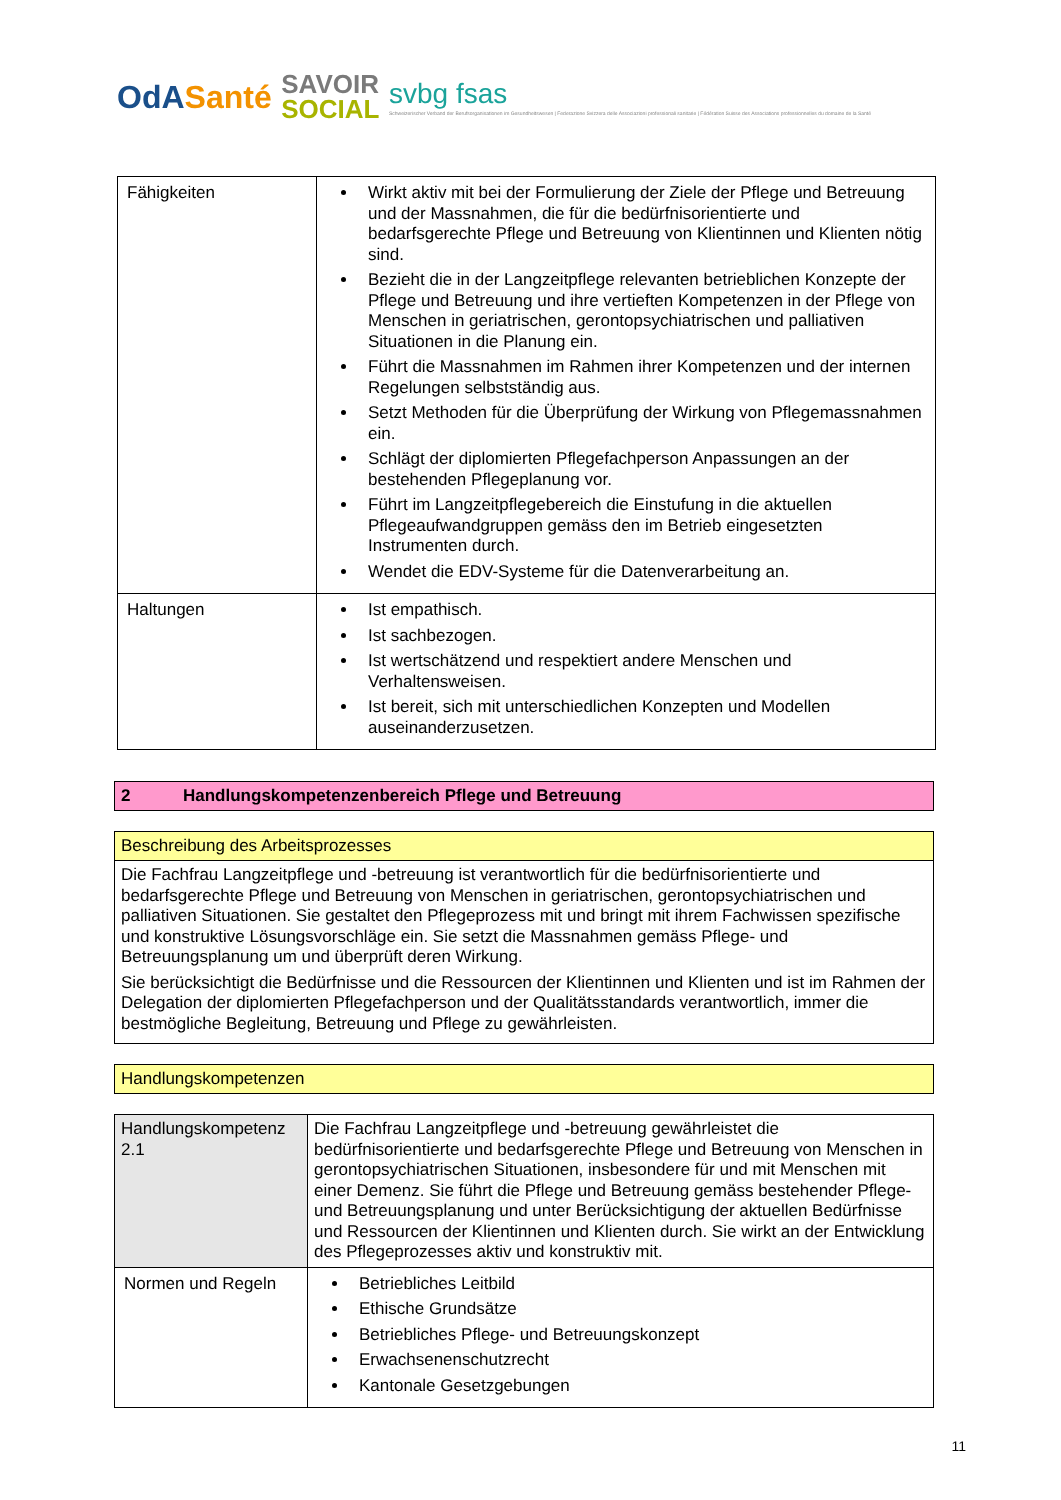OdASanté
SAVOIR
SOCIAL
svbg fsas
Schweizerischer Verband der Berufsorganisationen im Gesundheitswesen | Federazione Svizzera delle Associazioni professionali sanitarie | Fédération Suisse des Associations professionnelles du domaine de la Santé
| Fähigkeiten | Wirkt aktiv mit bei der Formulierung der Ziele der Pflege und Betreuung und der Massnahmen, die für die bedürfnisorientierte und bedarfsgerechte Pflege und Betreuung von Klientinnen und Klienten nötig sind. Bezieht die in der Langzeitpflege relevanten betrieblichen Konzepte der Pflege und Betreuung und ihre vertieften Kompetenzen in der Pflege von Menschen in geriatrischen, gerontopsychiatrischen und palliativen Situationen in die Planung ein. Führt die Massnahmen im Rahmen ihrer Kompetenzen und der internen Regelungen selbstständig aus. Setzt Methoden für die Überprüfung der Wirkung von Pflegemassnahmen ein. Schlägt der diplomierten Pflegefachperson Anpassungen an der bestehenden Pflegeplanung vor. Führt im Langzeitpflegebereich die Einstufung in die aktuellen Pflegeaufwandgruppen gemäss den im Betrieb eingesetzten Instrumenten durch. Wendet die EDV-Systeme für die Datenverarbeitung an. |
| Haltungen | Ist empathisch. Ist sachbezogen. Ist wertschätzend und respektiert andere Menschen und Verhaltensweisen. Ist bereit, sich mit unterschiedlichen Konzepten und Modellen auseinanderzusetzen. |
2 Handlungskompetenzenbereich Pflege und Betreuung
Beschreibung des Arbeitsprozesses
Die Fachfrau Langzeitpflege und -betreuung ist verantwortlich für die bedürfnisorientierte und bedarfsgerechte Pflege und Betreuung von Menschen in geriatrischen, gerontopsychiatrischen und palliativen Situationen. Sie gestaltet den Pflegeprozess mit und bringt mit ihrem Fachwissen spezifische und konstruktive Lösungsvorschläge ein. Sie setzt die Massnahmen gemäss Pflege- und Betreuungsplanung um und überprüft deren Wirkung.
Sie berücksichtigt die Bedürfnisse und die Ressourcen der Klientinnen und Klienten und ist im Rahmen der Delegation der diplomierten Pflegefachperson und der Qualitätsstandards verantwortlich, immer die bestmögliche Begleitung, Betreuung und Pflege zu gewährleisten.
Handlungskompetenzen
| Handlungskompetenz 2.1 | Die Fachfrau Langzeitpflege und -betreuung gewährleistet die bedürfnisorientierte und bedarfsgerechte Pflege und Betreuung von Menschen in gerontopsychiatrischen Situationen, insbesondere für und mit Menschen mit einer Demenz. Sie führt die Pflege und Betreuung gemäss bestehender Pflege- und Betreuungsplanung und unter Berücksichtigung der aktuellen Bedürfnisse und Ressourcen der Klientinnen und Klienten durch. Sie wirkt an der Entwicklung des Pflegeprozesses aktiv und konstruktiv mit. |
| Normen und Regeln | Betriebliches Leitbild Ethische Grundsätze Betriebliches Pflege- und Betreuungskonzept Erwachsenenschutzrecht Kantonale Gesetzgebungen |
11